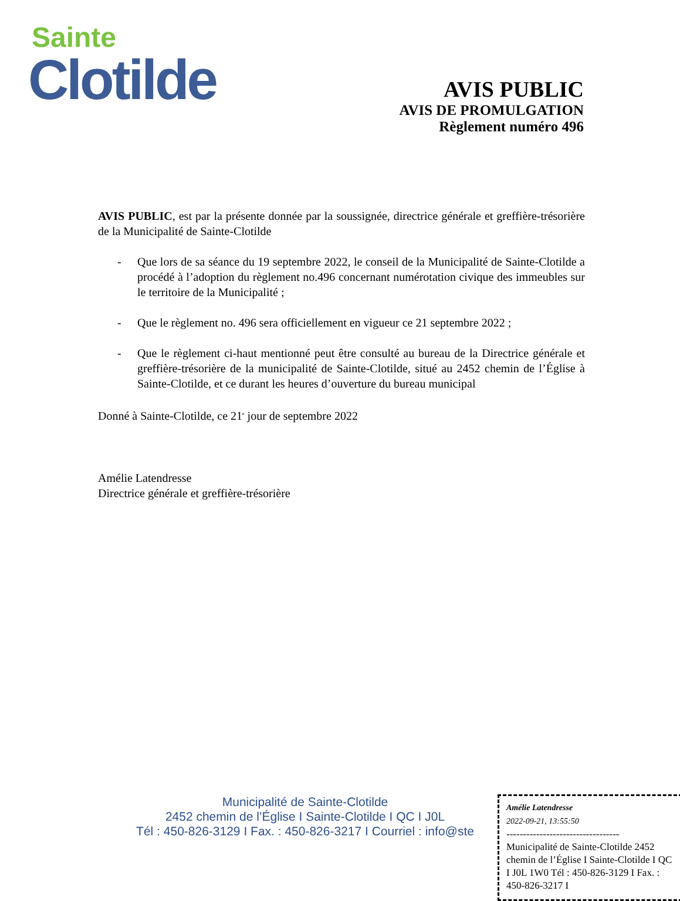Sainte
Clotilde
AVIS PUBLIC
AVIS DE PROMULGATION
Règlement numéro 496
AVIS PUBLIC, est par la présente donnée par la soussignée, directrice générale et greffière-trésorière de la Municipalité de Sainte-Clotilde
- Que lors de sa séance du 19 septembre 2022, le conseil de la Municipalité de Sainte-Clotilde a procédé à l’adoption du règlement no.496 concernant numérotation civique des immeubles sur le territoire de la Municipalité ;
- Que le règlement no. 496 sera officiellement en vigueur ce 21 septembre 2022 ;
- Que le règlement ci-haut mentionné peut être consulté au bureau de la Directrice générale et greffière-trésorière de la municipalité de Sainte-Clotilde, situé au 2452 chemin de l’Église à Sainte-Clotilde, et ce durant les heures d’ouverture du bureau municipal
Donné à Sainte-Clotilde, ce 21<sup>e</sup> jour de septembre 2022
Amélie Latendresse
Directrice générale et greffière-trésorière
Municipalité de Sainte-Clotilde
2452 chemin de l’Église I Sainte-Clotilde I QC I J0L
Tél : 450-826-3129 I Fax. : 450-826-3217 I Courriel : info@ste
Amélie Latendresse
2022-09-21, 13:55:50
----------------------------------
Municipalité de Sainte-Clotilde 2452 chemin de l’Église I Sainte-Clotilde I QC I J0L 1W0 Tél : 450-826-3129 I Fax. : 450-826-3217 I